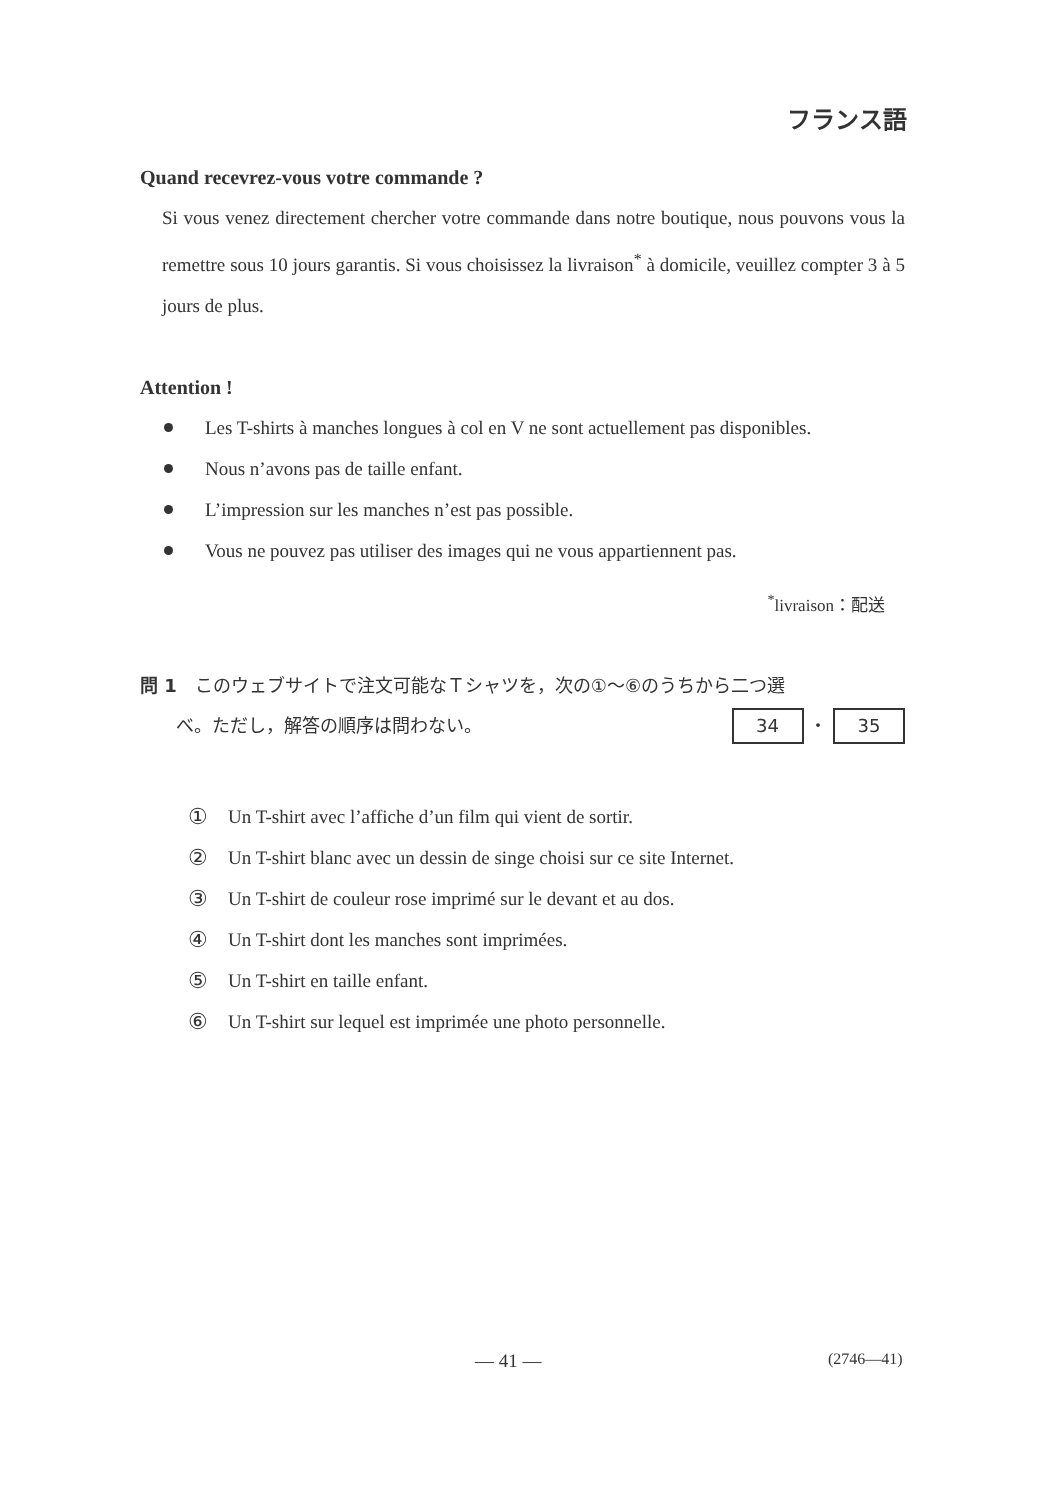フランス語
Quand recevrez-vous votre commande ?
Si vous venez directement chercher votre commande dans notre boutique, nous pouvons vous la remettre sous 10 jours garantis. Si vous choisissez la livraison<sup>*</sup> à domicile, veuillez compter 3 à 5 jours de plus.
Attention !
Les T-shirts à manches longues à col en V ne sont actuellement pas disponibles.
Nous n’avons pas de taille enfant.
L’impression sur les manches n’est pas possible.
Vous ne pouvez pas utiliser des images qui ne vous appartiennent pas.
<sup>*</sup> livraison：配送
問 1　このウェブサイトで注文可能なＴシャツを，次の①～⑥のうちから二つ選
　　べ。ただし，解答の順序は問わない。 34 ・ 35
① Un T-shirt avec l’affiche d’un film qui vient de sortir.
② Un T-shirt blanc avec un dessin de singe choisi sur ce site Internet.
③ Un T-shirt de couleur rose imprimé sur le devant et au dos.
④ Un T-shirt dont les manches sont imprimées.
⑤ Un T-shirt en taille enfant.
⑥ Un T-shirt sur lequel est imprimée une photo personnelle.
— 41 — (2746—41)